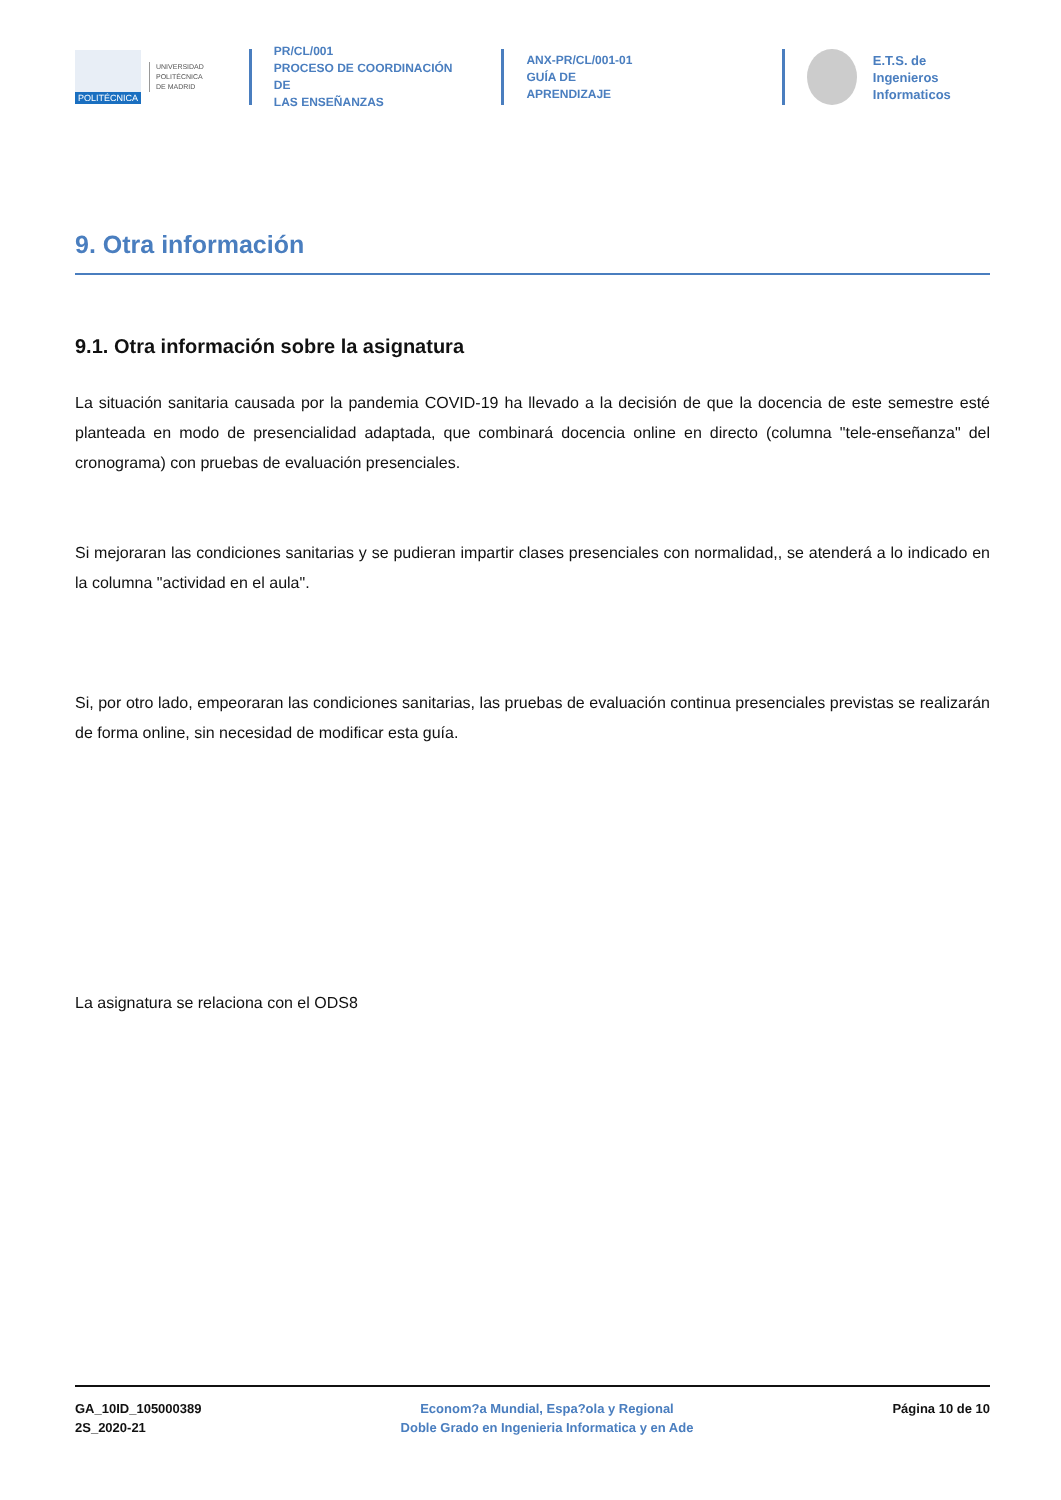POLITÉCNICA
UNIVERSIDAD
POLITÉCNICA
DE MADRID
PR/CL/001
PROCESO DE COORDINACIÓN DE
LAS ENSEÑANZAS
ANX-PR/CL/001-01
GUÍA DE APRENDIZAJE
E.T.S. de Ingenieros
Informaticos
9. Otra información
9.1. Otra información sobre la asignatura
La situación sanitaria causada por la pandemia COVID-19 ha llevado a la decisión de que la docencia de este semestre esté planteada en modo de presencialidad adaptada, que combinará docencia online en directo (columna "tele-enseñanza" del cronograma) con pruebas de evaluación presenciales.
Si mejoraran las condiciones sanitarias y se pudieran impartir clases presenciales con normalidad,, se atenderá a lo indicado en la columna "actividad en el aula".
Si, por otro lado, empeoraran las condiciones sanitarias, las pruebas de evaluación continua presenciales previstas se realizarán de forma online, sin necesidad de modificar esta guía.
La asignatura se relaciona con el ODS8
GA_10ID_105000389
2S_2020-21
Econom?a Mundial, Espa?ola y Regional
Doble Grado en Ingenieria Informatica y en Ade
Página 10 de 10